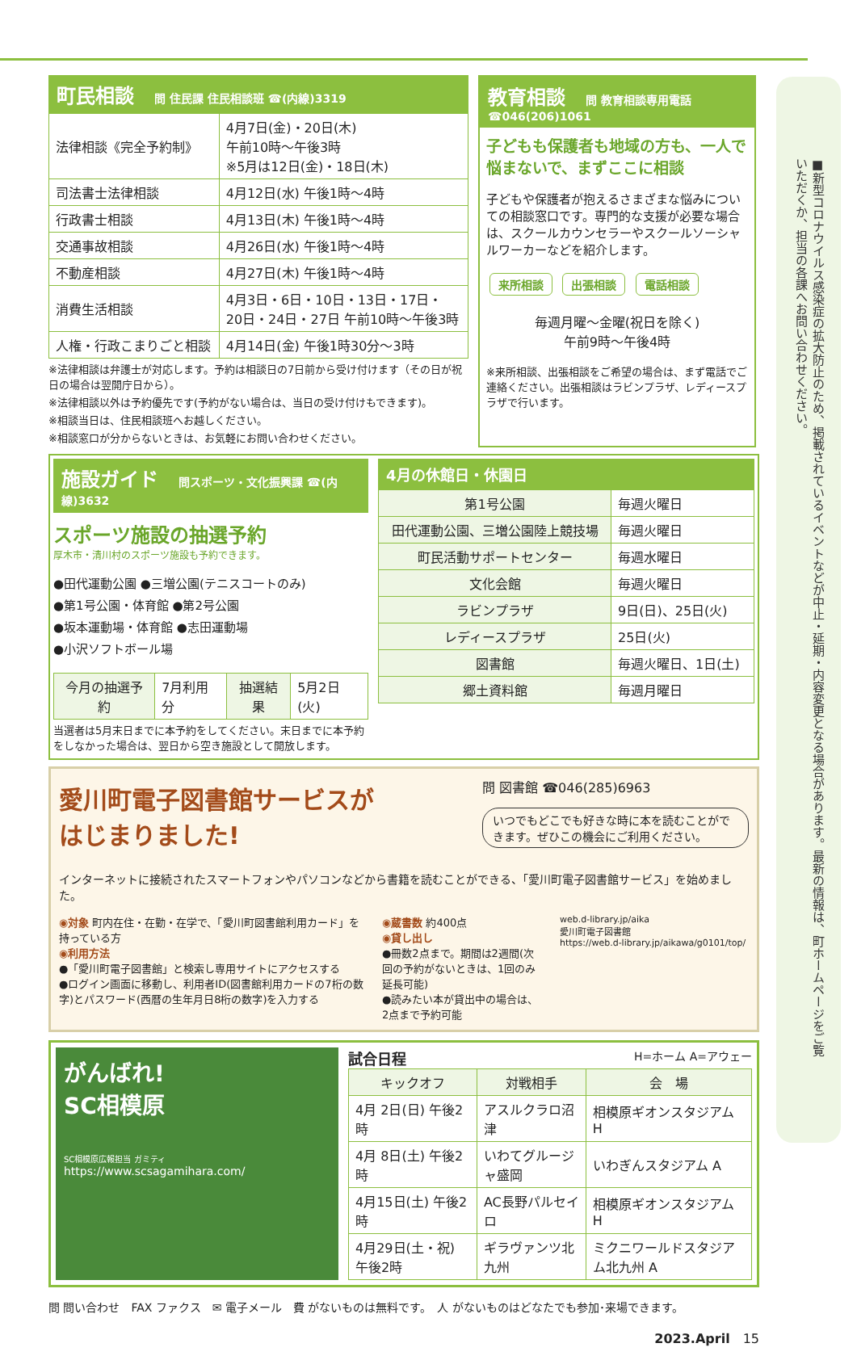■新型コロナウイルス感染症の拡大防止のため、掲載されているイベントなどが中止・延期・内容変更となる場合があります。最新の情報は、町ホームページをご覧いただくか、担当の各課へお問い合わせください。
町民相談 問 住民課 住民相談班 ☎(内線)3319
| 法律相談《完全予約制》 | 4月7日(金)・20日(木) 午前10時～午後3時 ※5月は12日(金)・18日(木) |
| 司法書士法律相談 | 4月12日(水) 午後1時～4時 |
| 行政書士相談 | 4月13日(木) 午後1時～4時 |
| 交通事故相談 | 4月26日(水) 午後1時～4時 |
| 不動産相談 | 4月27日(木) 午後1時～4時 |
| 消費生活相談 | 4月3日・6日・10日・13日・17日・ 20日・24日・27日 午前10時～午後3時 |
| 人権・行政こまりごと相談 | 4月14日(金) 午後1時30分～3時 |
※法律相談は弁護士が対応します。予約は相談日の7日前から受け付けます（その日が祝日の場合は翌開庁日から）。
※法律相談以外は予約優先です(予約がない場合は、当日の受け付けもできます)。
※相談当日は、住民相談班へお越しください。
※相談窓口が分からないときは、お気軽にお問い合わせください。
教育相談 問 教育相談専用電話 ☎046(206)1061
子どもも保護者も地域の方も、一人で悩まないで、まずここに相談
子どもや保護者が抱えるさまざまな悩みについての相談窓口です。専門的な支援が必要な場合は、スクールカウンセラーやスクールソーシャルワーカーなどを紹介します。
来所相談 出張相談 電話相談
毎週月曜～金曜(祝日を除く)
午前9時～午後4時
※来所相談、出張相談をご希望の場合は、まず電話でご連絡ください。出張相談はラビンプラザ、レディースプラザで行います。
施設ガイド 問スポーツ・文化振興課 ☎(内線)3632
スポーツ施設の抽選予約
厚木市・清川村のスポーツ施設も予約できます。
●田代運動公園 ●三増公園(テニスコートのみ)
●第1号公園・体育館 ●第2号公園
●坂本運動場・体育館 ●志田運動場
●小沢ソフトボール場
| 今月の抽選予約 | 7月利用分 | 抽選結果 | 5月2日(火) |
当選者は5月末日までに本予約をしてください。末日までに本予約をしなかった場合は、翌日から空き施設として開放します。
4月の休館日・休園日
| 第1号公園 | 毎週火曜日 |
| 田代運動公園、三増公園陸上競技場 | 毎週火曜日 |
| 町民活動サポートセンター | 毎週水曜日 |
| 文化会館 | 毎週火曜日 |
| ラビンプラザ | 9日(日)、25日(火) |
| レディースプラザ | 25日(火) |
| 図書館 | 毎週火曜日、1日(土) |
| 郷土資料館 | 毎週月曜日 |
愛川町電子図書館サービスが
はじまりました!
問 図書館 ☎046(285)6963
いつでもどこでも好きな時に本を読むことができます。ぜひこの機会にご利用ください。
インターネットに接続されたスマートフォンやパソコンなどから書籍を読むことができる、「愛川町電子図書館サービス」を始めました。
◉対象 町内在住・在勤・在学で、「愛川町図書館利用カード」を持っている方
◉利用方法
●「愛川町電子図書館」と検索し専用サイトにアクセスする
●ログイン画面に移動し、利用者ID(図書館利用カードの7桁の数字)とパスワード(西暦の生年月日8桁の数字)を入力する
◉蔵書数 約400点
◉貸し出し
●冊数2点まで。期間は2週間(次回の予約がないときは、1回のみ延長可能)
●読みたい本が貸出中の場合は、2点まで予約可能
web.d-library.jp/aika
愛川町電子図書館
https://web.d-library.jp/aikawa/g0101/top/
がんばれ!
SC相模原
SC相模原広報担当 ガミティ
https://www.scsagamihara.com/
試合日程 H=ホーム A=アウェー
| キックオフ | 対戦相手 | 会 場 |
| --- | --- | --- |
| 4月 2日(日) 午後2時 | アスルクラロ沼津 | 相模原ギオンスタジアム H |
| 4月 8日(土) 午後2時 | いわてグルージャ盛岡 | いわぎんスタジアム A |
| 4月15日(土) 午後2時 | AC長野パルセイロ | 相模原ギオンスタジアム H |
| 4月29日(土・祝) 午後2時 | ギラヴァンツ北九州 | ミクニワールドスタジアム北九州 A |
問 問い合わせ　FAX ファクス　✉ 電子メール　費 がないものは無料です。　人 がないものはどなたでも参加･来場できます。
2023.April　15